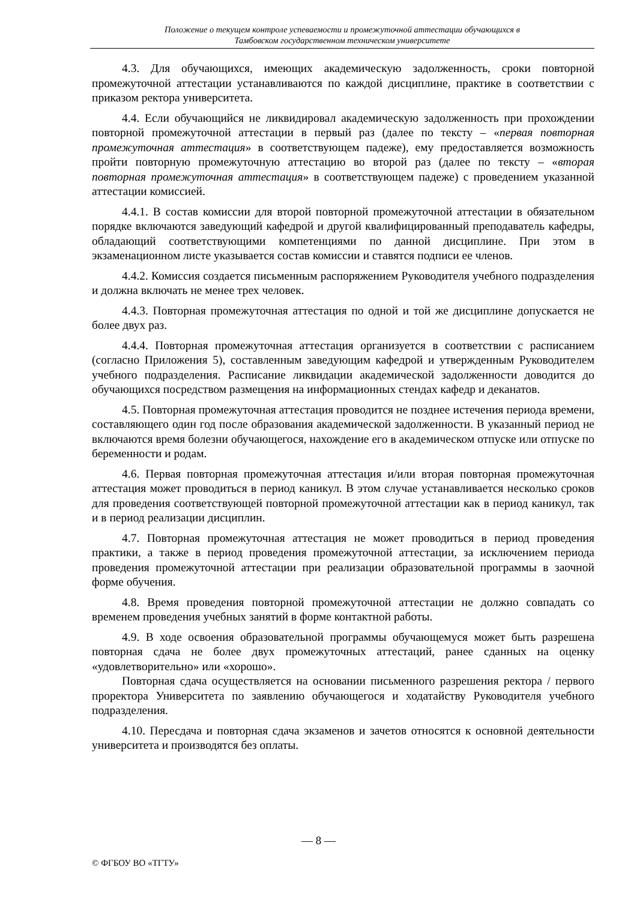Положение о текущем контроле успеваемости и промежуточной аттестации обучающихся в
Тамбовском государственном техническом университете
4.3. Для обучающихся, имеющих академическую задолженность, сроки повторной промежуточной аттестации устанавливаются по каждой дисциплине, практике в соответствии с приказом ректора университета.
4.4. Если обучающийся не ликвидировал академическую задолженность при прохождении повторной промежуточной аттестации в первый раз (далее по тексту – «первая повторная промежуточная аттестация» в соответствующем падеже), ему предоставляется возможность пройти повторную промежуточную аттестацию во второй раз (далее по тексту – «вторая повторная промежуточная аттестация» в соответствующем падеже) с проведением указанной аттестации комиссией.
4.4.1. В состав комиссии для второй повторной промежуточной аттестации в обязательном порядке включаются заведующий кафедрой и другой квалифицированный преподаватель кафедры, обладающий соответствующими компетенциями по данной дисциплине. При этом в экзаменационном листе указывается состав комиссии и ставятся подписи ее членов.
4.4.2. Комиссия создается письменным распоряжением Руководителя учебного подразделения и должна включать не менее трех человек.
4.4.3. Повторная промежуточная аттестация по одной и той же дисциплине допускается не более двух раз.
4.4.4. Повторная промежуточная аттестация организуется в соответствии с расписанием (согласно Приложения 5), составленным заведующим кафедрой и утвержденным Руководителем учебного подразделения. Расписание ликвидации академической задолженности доводится до обучающихся посредством размещения на информационных стендах кафедр и деканатов.
4.5. Повторная промежуточная аттестация проводится не позднее истечения периода времени, составляющего один год после образования академической задолженности. В указанный период не включаются время болезни обучающегося, нахождение его в академическом отпуске или отпуске по беременности и родам.
4.6. Первая повторная промежуточная аттестация и/или вторая повторная промежуточная аттестация может проводиться в период каникул. В этом случае устанавливается несколько сроков для проведения соответствующей повторной промежуточной аттестации как в период каникул, так и в период реализации дисциплин.
4.7. Повторная промежуточная аттестация не может проводиться в период проведения практики, а также в период проведения промежуточной аттестации, за исключением периода проведения промежуточной аттестации при реализации образовательной программы в заочной форме обучения.
4.8. Время проведения повторной промежуточной аттестации не должно совпадать со временем проведения учебных занятий в форме контактной работы.
4.9. В ходе освоения образовательной программы обучающемуся может быть разрешена повторная сдача не более двух промежуточных аттестаций, ранее сданных на оценку «удовлетворительно» или «хорошо».
Повторная сдача осуществляется на основании письменного разрешения ректора / первого проректора Университета по заявлению обучающегося и ходатайству Руководителя учебного подразделения.
4.10. Пересдача и повторная сдача экзаменов и зачетов относятся к основной деятельности университета и производятся без оплаты.
— 8 —
© ФГБОУ ВО «ТГТУ»